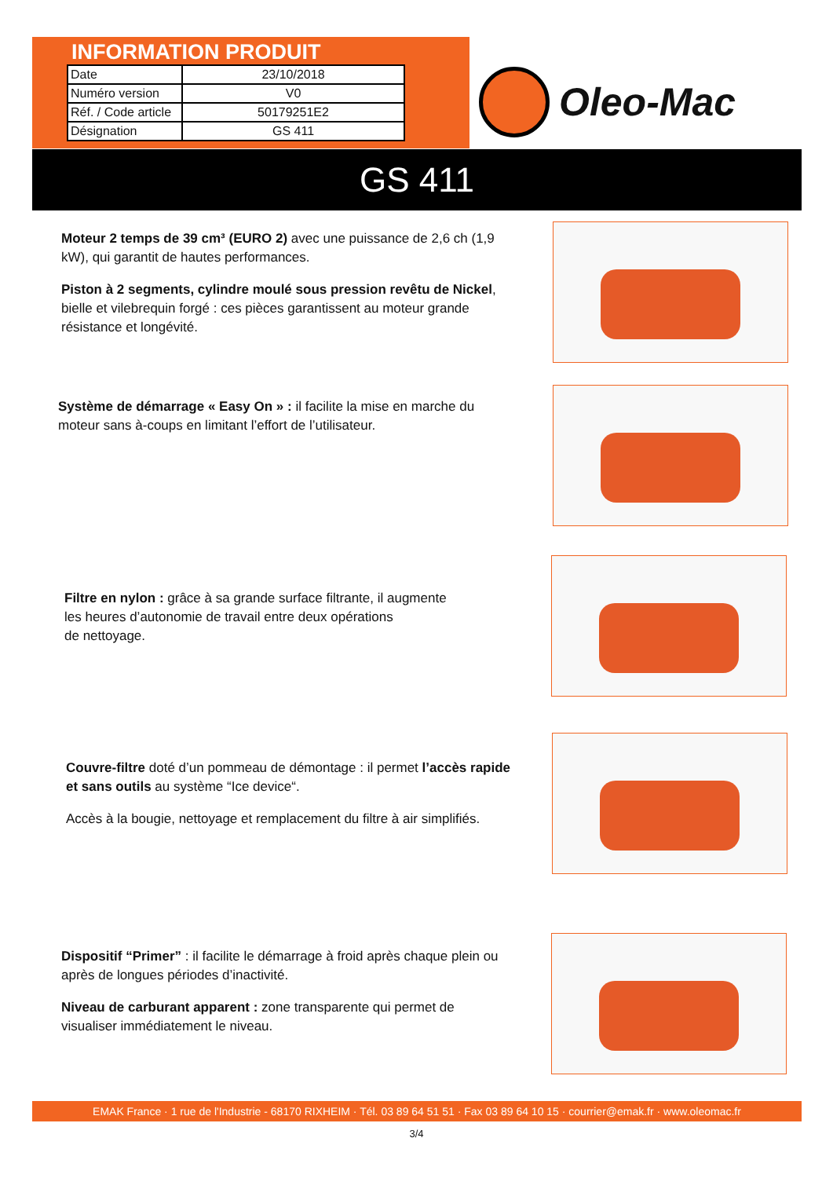INFORMATION PRODUIT
| Date | 23/10/2018 |
| Numéro version | V0 |
| Réf. / Code article | 50179251E2 |
| Désignation | GS 411 |
Oleo-Mac
GS 411
Moteur 2 temps de 39 cm³ (EURO 2) avec une puissance de 2,6 ch (1,9 kW), qui garantit de hautes performances.
Piston à 2 segments, cylindre moulé sous pression revêtu de Nickel, bielle et vilebrequin forgé : ces pièces garantissent au moteur grande résistance et longévité.
Système de démarrage « Easy On » : il facilite la mise en marche du moteur sans à-coups en limitant l’effort de l’utilisateur.
Filtre en nylon : grâce à sa grande surface filtrante, il augmente
les heures d’autonomie de travail entre deux opérations
de nettoyage.
Couvre-filtre doté d’un pommeau de démontage : il permet l’accès rapide et sans outils au système “Ice device“.
Accès à la bougie, nettoyage et remplacement du filtre à air simplifiés.
Dispositif “Primer” : il facilite le démarrage à froid après chaque plein ou après de longues périodes d’inactivité.
Niveau de carburant apparent : zone transparente qui permet de visualiser immédiatement le niveau.
EMAK France · 1 rue de l'Industrie - 68170 RIXHEIM · Tél. 03 89 64 51 51 · Fax 03 89 64 10 15 · courrier@emak.fr · www.oleomac.fr
3/4